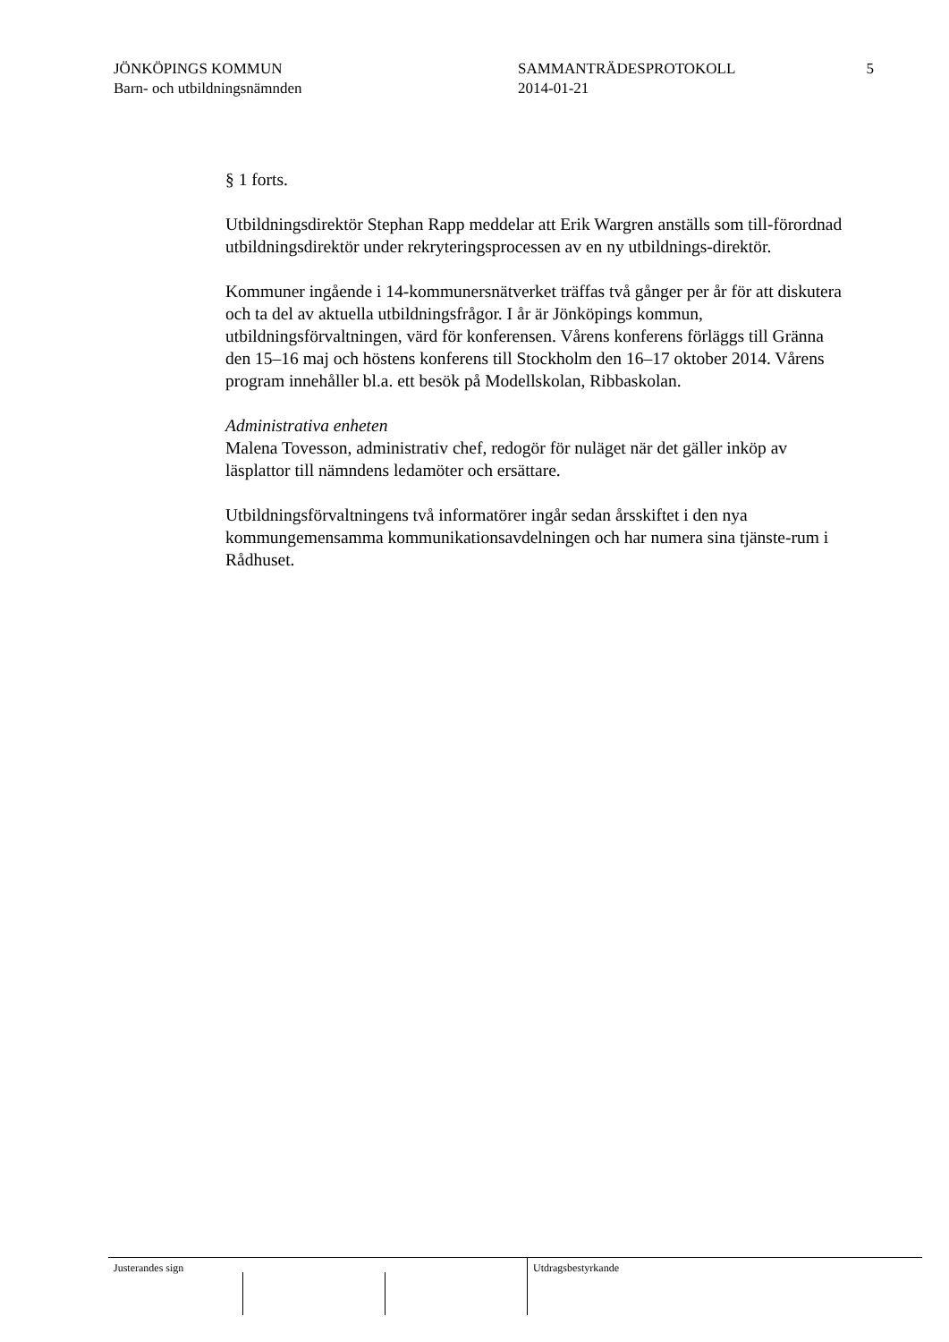JÖNKÖPINGS KOMMUN
Barn- och utbildningsnämnden
SAMMANTRÄDESPROTOKOLL
2014-01-21
5
§ 1 forts.
Utbildningsdirektör Stephan Rapp meddelar att Erik Wargren anställs som till-förordnad utbildningsdirektör under rekryteringsprocessen av en ny utbildnings-direktör.
Kommuner ingående i 14-kommunersnätverket träffas två gånger per år för att diskutera och ta del av aktuella utbildningsfrågor. I år är Jönköpings kommun, utbildningsförvaltningen, värd för konferensen. Vårens konferens förläggs till Gränna den 15–16 maj och höstens konferens till Stockholm den 16–17 oktober 2014. Vårens program innehåller bl.a. ett besök på Modellskolan, Ribbaskolan.
Administrativa enheten
Malena Tovesson, administrativ chef, redogör för nuläget när det gäller inköp av läsplattor till nämndens ledamöter och ersättare.
Utbildningsförvaltningens två informatörer ingår sedan årsskiftet i den nya kommungemensamma kommunikationsavdelningen och har numera sina tjänste-rum i Rådhuset.
Justerandes sign Utdragsbestyrkande